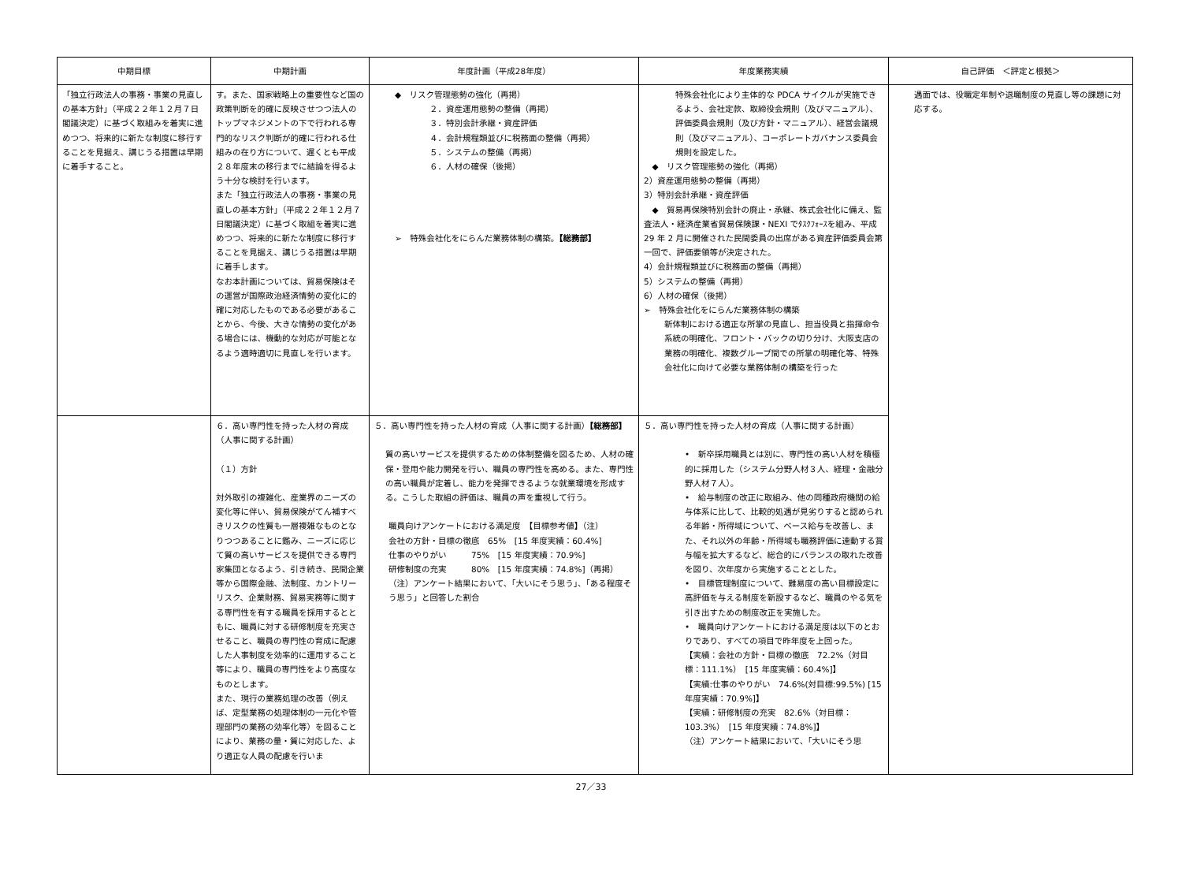| 中期目標 | 中期計画 | 年度計画（平成28年度） | 年度業務実績 | 自己評価 ＜評定と根拠＞ |
| --- | --- | --- | --- | --- |
| 「独立行政法人の事務・事業の見直しの基本方針」（平成２２年１２月７日閣議決定）に基づく取組みを着実に進めつつ、将来的に新たな制度に移行することを見据え、講じうる措置は早期に着手すること。 | す。また、国家戦略上の重要性など国の政策判断を的確に反映させつつ法人のトップマネジメントの下で行われる専門的なリスク判断が的確に行われる仕組みの在り方について、遅くとも平成２８年度末の移行までに結論を得るよう十分な検討を行います。 また「独立行政法人の事務・事業の見直しの基本方針」（平成２２年１２月７日閣議決定）に基づく取組を着実に進めつつ、将来的に新たな制度に移行することを見据え、講じうる措置は早期に着手します。 なお本計画については、貿易保険はその運営が国際政治経済情勢の変化に的確に対応したものである必要があることから、今後、大きな情勢の変化がある場合には、機動的な対応が可能となるよう適時適切に見直しを行います。 | ◆ リスク管理態勢の強化（再掲） ２．資産運用態勢の整備（再掲） ３．特別会計承継・資産評価 ４．会計規程類並びに税務面の整備（再掲） ５．システムの整備（再掲） ６．人材の確保（後掲） ➢ 特殊会社化をにらんだ業務体制の構築。 【総務部】 | 特殊会社化により主体的な PDCA サイクルが実施できるよう、会社定款、取締役会規則（及びマニュアル）、評価委員会規則（及び方針・マニュアル）、経営会議規則（及びマニュアル）、コーポレートガバナンス委員会規則を設定した。 ◆ リスク管理態勢の強化（再掲） 2）資産運用態勢の整備（再掲） 3）特別会計承継・資産評価 ◆ 貿易再保険特別会計の廃止・承継、株式会社化に備え、監査法人・経済産業省貿易保険課・NEXI でﾀｽｸﾌｫｰｽを組み、平成 29 年 2 月に開催された民間委員の出席がある資産評価委員会第一回で、評価要領等が決定された。 4）会計規程類並びに税務面の整備（再掲） 5）システムの整備（再掲） 6）人材の確保（後掲） ➢ 特殊会社化をにらんだ業務体制の構築 新体制における適正な所掌の見直し、担当役員と指揮命令系統の明確化、フロント・バックの切り分け、大阪支店の業務の明確化、複数グループ間での所掌の明確化等、特殊会社化に向けて必要な業務体制の構築を行った | 遇面では、役職定年制や退職制度の見直し等の課題に対応する。 |
| | ６．高い専門性を持った人材の育成（人事に関する計画） （１）方針 対外取引の複雑化、産業界のニーズの変化等に伴い、貿易保険がてん補すべきリスクの性質も一層複雑なものとなりつつあることに鑑み、ニーズに応じて質の高いサービスを提供できる専門家集団となるよう、引き続き、民間企業等から国際金融、法制度、カントリーリスク、企業財務、貿易実務等に関する専門性を有する職員を採用するとともに、職員に対する研修制度を充実させること、職員の専門性の育成に配慮した人事制度を効率的に運用すること等により、職員の専門性をより高度なものとします。 また、現行の業務処理の改善（例えば、定型業務の処理体制の一元化や管理部門の業務の効率化等）を図ることにより、業務の量・質に対応した、より適正な人員の配慮を行いま | ５．高い専門性を持った人材の育成（人事に関する計画） 【総務部】 質の高いサービスを提供するための体制整備を図るため、人材の確保・登用や能力開発を行い、職員の専門性を高める。また、専門性の高い職員が定着し、能力を発揮できるような就業環境を形成する。こうした取組の評価は、職員の声を重視して行う。 職員向けアンケートにおける満足度 【目標参考値】（注） 会社の方針・目標の徹底 65% [15 年度実績：60.4%] 仕事のやりがい 75% [15 年度実績：70.9%] 研修制度の充実 80% [15 年度実績：74.8%]（再掲） （注）アンケート結果において、「大いにそう思う」、「ある程度そう思う」と回答した割合 | ５．高い専門性を持った人材の育成（人事に関する計画） • 新卒採用職員とは別に、専門性の高い人材を積極的に採用した（システム分野人材３人、経理・金融分野人材７人）。 • 給与制度の改正に取組み、他の同種政府機関の給与体系に比して、比較的処遇が見劣りすると認められる年齢・所得域について、ベース給与を改善し、また、それ以外の年齢・所得域も職務評価に連動する賞与幅を拡大するなど、総合的にバランスの取れた改善を図り、次年度から実施することとした。 • 目標管理制度について、難易度の高い目標設定に高評価を与える制度を新設するなど、職員のやる気を引き出すための制度改正を実施した。 • 職員向けアンケートにおける満足度は以下のとおりであり、すべての項目で昨年度を上回った。 【実績：会社の方針・目標の徹底 72.2%（対目標：111.1%） [15 年度実績：60.4%]】 【実績:仕事のやりがい 74.6%(対目標:99.5%) [15 年度実績：70.9%]】 【実績：研修制度の充実 82.6%（対目標：103.3%） [15 年度実績：74.8%]】 （注）アンケート結果において、「大いにそう思 | |
27／33